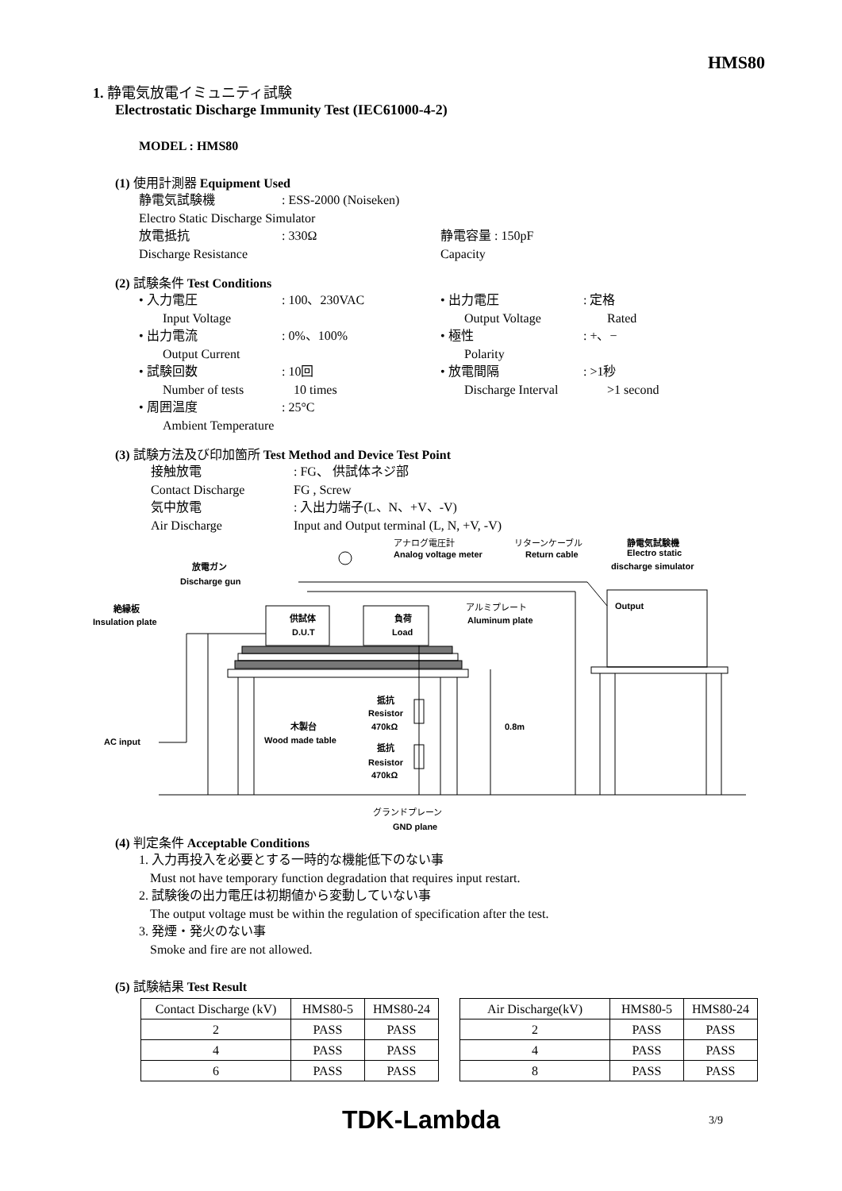HMS80
1. 静電気放電イミュニティ試験
Electrostatic Discharge Immunity Test (IEC61000-4-2)
MODEL : HMS80
(1) 使用計測器 Equipment Used
静電気試験機: ESS-2000 (Noiseken)
Electro Static Discharge Simulator
放電抵抗: 330Ω 静電容量 : 150pF
Discharge Resistance Capacity
(2) 試験条件 Test Conditions
• 入力電圧: 100、230VAC • 出力電圧: 定格
Input Voltage Output Voltage Rated
• 出力電流: 0%、100% • 極性: +、−
Output Current Polarity
• 試験回数: 10回 • 放電間隔: >1秒
Number of tests 10 times Discharge Interval >1 second
• 周囲温度: 25°C
Ambient Temperature
(3) 試験方法及び印加箇所 Test Method and Device Test Point
接触放電: FG、 供試体ネジ部
Contact Discharge FG , Screw
気中放電: 入出力端子(L、N、+V、-V)
Air Discharge Input and Output terminal (L, N, +V, -V)
アナログ電圧計
Analog voltage meter
リターンケーブル
Return cable
静電気試験機
Electro static
discharge simulator
放電ガン
Discharge gun
絶縁板
Insulation plate
アルミプレート
Aluminum plate
Output
供試体
D.U.T
負荷
Load
抵抗
Resistor
470kΩ
抵抗
Resistor
470kΩ
木製台
Wood made table
0.8m
AC input
グランドプレーン
GND plane
(4) 判定条件 Acceptable Conditions
1. 入力再投入を必要とする一時的な機能低下のない事
Must not have temporary function degradation that requires input restart.
2. 試験後の出力電圧は初期値から変動していない事
The output voltage must be within the regulation of specification after the test.
3. 発煙・発火のない事
Smoke and fire are not allowed.
(5) 試験結果 Test Result
| Contact Discharge (kV) | HMS80-5 | HMS80-24 |
| 2 | PASS | PASS |
| 4 | PASS | PASS |
| 6 | PASS | PASS |
| Air Discharge(kV) | HMS80-5 | HMS80-24 |
| 2 | PASS | PASS |
| 4 | PASS | PASS |
| 8 | PASS | PASS |
TDK-Lambda 3/9